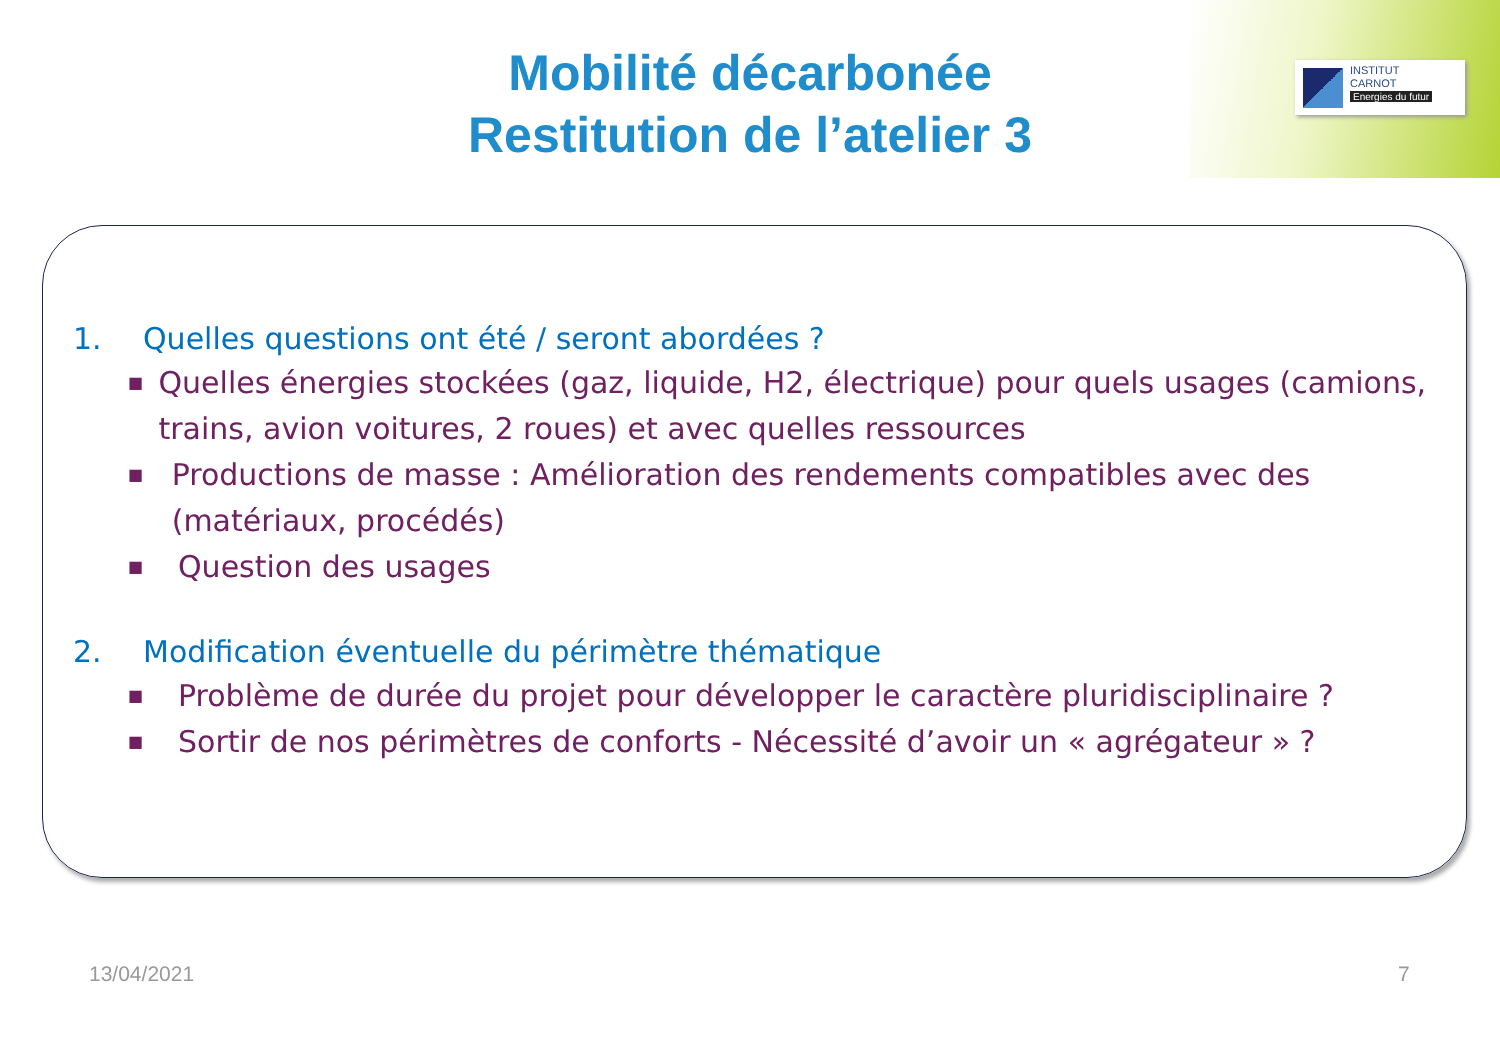INSTITUT
CARNOT
Energies du futur
Mobilité décarbonée
Restitution de l’atelier 3
1. Quelles questions ont été / seront abordées ?
■
Quelles énergies stockées (gaz, liquide, H2, électrique) pour quels usages (camions, trains, avion voitures, 2 roues) et avec quelles ressources
■
Productions de masse : Amélioration des rendements compatibles avec des (matériaux, procédés)
■
Question des usages
2. Modification éventuelle du périmètre thématique
■
Problème de durée du projet pour développer le caractère pluridisciplinaire ?
■
Sortir de nos périmètres de conforts - Nécessité d’avoir un « agrégateur » ?
13/04/2021 7